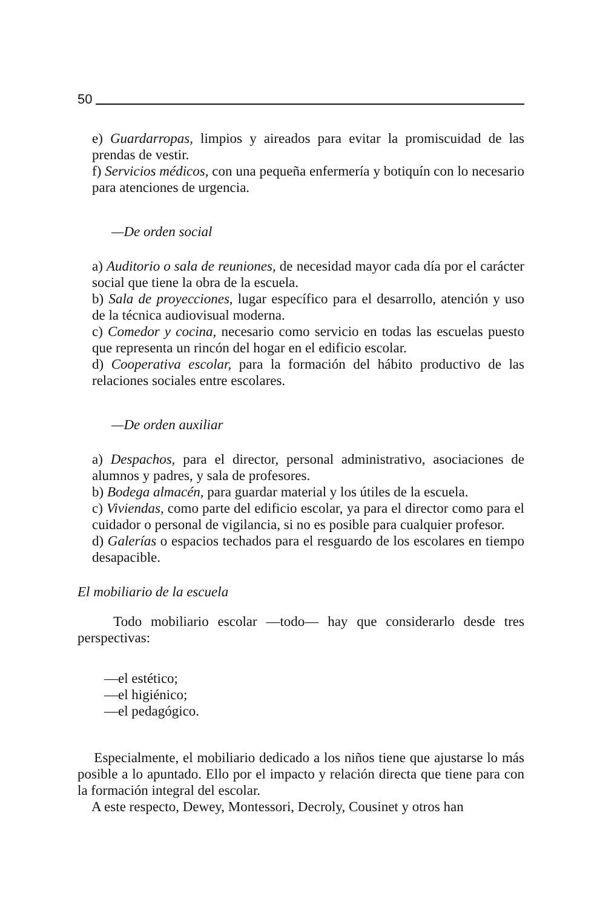50
e) Guardarropas, limpios y aireados para evitar la promiscuidad de las prendas de vestir.
f) Servicios médicos, con una pequeña enfermería y botiquín con lo necesario para atenciones de urgencia.
—De orden social
a) Auditorio o sala de reuniones, de necesidad mayor cada día por el carácter social que tiene la obra de la escuela.
b) Sala de proyecciones, lugar específico para el desarrollo, atención y uso de la técnica audiovisual moderna.
c) Comedor y cocina, necesario como servicio en todas las escuelas puesto que representa un rincón del hogar en el edificio escolar.
d) Cooperativa escolar, para la formación del hábito productivo de las relaciones sociales entre escolares.
—De orden auxiliar
a) Despachos, para el director, personal administrativo, asociaciones de alumnos y padres, y sala de profesores.
b) Bodega almacén, para guardar material y los útiles de la escuela.
c) Viviendas, como parte del edificio escolar, ya para el director como para el cuidador o personal de vigilancia, si no es posible para cualquier profesor.
d) Galerías o espacios techados para el resguardo de los escolares en tiempo desapacible.
El mobiliario de la escuela
Todo mobiliario escolar —todo— hay que considerarlo desde tres perspectivas:
—el estético;
—el higiénico;
—el pedagógico.
Especialmente, el mobiliario dedicado a los niños tiene que ajustarse lo más posible a lo apuntado. Ello por el impacto y relación directa que tiene para con la formación integral del escolar.
A este respecto, Dewey, Montessori, Decroly, Cousinet y otros han